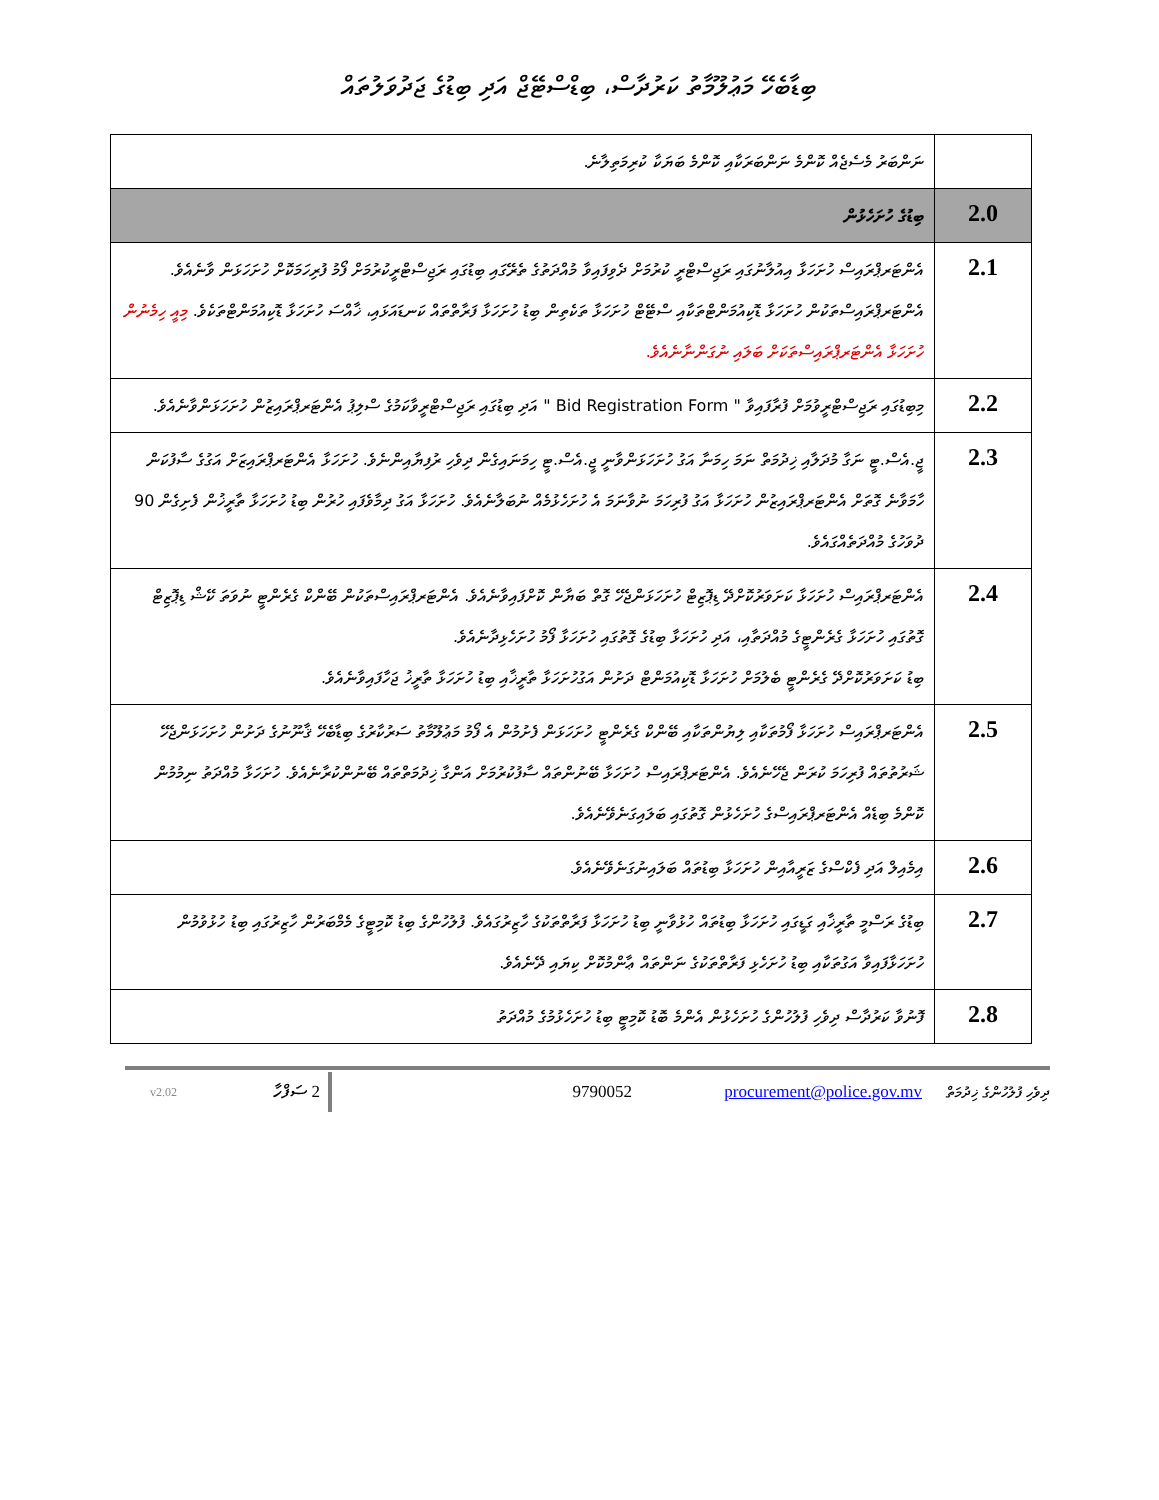ބިޑާބެހޭ މަޢުލޫމާތު ކަރުދާސް، ބިޑްސްޓޭޖް އަދި ބިޑުގެ ޖަދުވަލުތައް
| | ނަންބަރު މެސެޖެއް ކޮންމެ ނަންބަރަކާއި ކޮންމެ ބަޔަކާ ކުރިމަތިލާނެ. |
| 2.0 | ބިޑުގެ ހުށަހެޅުން |
| 2.1 | އެންޓަރޕްރައިސް ހުށަހަޅާ އިއުލާނުގައި ރަޖިސްޓްރީ ކުރުމަށް ދެވިފައިވާ މުއްދަތުގެ ތެރޭގައި ބިޑުގައި ރަޖިސްޓްރީކުރުމަށް ފޯމު ފުރިހަމަކޮށް ހުށަހަޅަން ވާނެއެވެ. އެންޓަރޕްރައިސްތަކުން ހުށަހަޅާ ޑޮކިއުމަންޓްތަކާއި ސްޓޭޓް ހުށަހަޅާ ތަކެތިން ބިޑު ހުށަހަޅާ ފަރާތްތައް ކަނޑައަޅައި، ޚާއްސަ ހުށަހަޅާ ޑޮކިއުމަންޓްތަކެވެ. މިއީ ހިމެނުން ހުށަހަޅާ އެންޓަރޕްރައިސްތަކަށް ބަލައި ނުގަންނާނެއެވެ. |
| 2.2 | މިބިޑުގައި ރަޖިސްޓްރީވުމަށް ފުރާފައިވާ " Bid Registration Form " އަދި ބިޑުގައި ރަޖިސްޓްރީވާކަމުގެ ސްލިޕު އެންޓަރޕްރައިޒުން ހުށަހަޅަންވާނެއެވެ. |
| 2.3 | ޖީ.އެސް.ޓީ ނަގާ މުދަލާއި ޚިދުމަތް ނަމަ ހިމަނާ އަގު ހުށަހަޅަންވާނީ ޖީ.އެސް.ޓީ ހިމަނައިގެން ދިވެހި ރުފިޔާއިންނެވެ. ހުށަހަޅާ އެންޓަރޕްރައިޒަށް އަގުގެ ސާފުކަން ހާމަވާނެ ގޮތަށް އެންޓަރޕްރައިޒުން ހުށަހަޅާ އަގު ފުރިހަމަ ނުވާނަމަ އެ ހުށަހެޅުމެއް ނުބަލާނެއެވެ. ހުށަހަޅާ އަގު ދިމާވެފައި ހުރުން ބިޑު ހުށަހަޅާ ތާރީޚުން ފެށިގެން 90 ދުވަހުގެ މުއްދަތެއްގައެވެ. |
| 2.4 | އެންޓަރޕްރައިސް ހުށަހަޅާ ކަށަވަރުކޮށްދޭ ޑިޕޮޒިޓް ހުށަހަޅަންޖެހޭ ގޮތް ބަޔާން ކޮށްފައިވާނެއެވެ. އެންޓަރޕްރައިސްތަކުން ބޭންކް ގެރެންޓީ ނުވަތަ ކޭޝް ޑިޕޮޒިޓް ގޮތުގައި ހުށަހަޅާ ގެރެންޓީގެ މުއްދަތާއި، އަދި ހުށަހަޅާ ބިޑުގެ ގޮތުގައި ހުށަހަޅާ ފޯމު ހުށަހެޅިދާނެއެވެ. ބިޑު ކަށަވަރުކޮށްދޭ ގެރެންޓީ ބެލުމަށް ހުށަހަޅާ ޑޮކިއުމަންޓް ދަށުން އަގުހުށަހަޅާ ތާރީޚާއި ބިޑު ހުށަހަޅާ ތާރީޚު ޖަހާފައިވާނެއެވެ. |
| 2.5 | އެންޓަރޕްރައިސް ހުށަހަޅާ ފޯމުތަކާއި ލިޔުންތަކާއި ބޭންކް ގެރެންޓީ ހުށަހަޅަން ފެށުމުން އެ ފޯމު މަޢުލޫމާތު ސަރުކާރުގެ ބިޑާބެހޭ ޤާނޫނުގެ ދަށުން ހުށަހަޅަންޖެހޭ ޝަރުތުތައް ފުރިހަމަ ކުރަން ޖެހޭނެއެވެ. އެންޓަރޕްރައިސް ހުށަހަޅާ ބޭނުންތައް ސާފުކުރުމަށް އަންގާ ޚިދުމަތްތައް ބޭނުންކުރާނެއެވެ. ހުށަހަޅާ މުއްދަތު ނިމުމުން ކޮންމެ ބިޑެއް އެންޓަރޕްރައިސްގެ ހުށަހެޅުން ގޮތުގައި ބަލައިގަނެވޭނެއެވެ. |
| 2.6 | އިމެއިލް އަދި ފެކްސްގެ ޒަރީއާއިން ހުށަހަޅާ ބިޑުތައް ބަލައިނުގަނެވޭނެއެވެ. |
| 2.7 | ބިޑުގެ ރަސްމީ ތާރީޚާއި ގަޑީގައި ހުށަހަޅާ ބިޑުތައް ހުޅުވާނީ ބިޑު ހުށަހަޅާ ފަރާތްތަކުގެ ހާޒިރުގައެވެ. ފުލުހުންގެ ބިޑު ކޮމިޓީގެ މެމްބަރުން ހާޒިރުގައި ބިޑު ހުޅުވުމުން ހުށަހަޅާފައިވާ އަގުތަކާއި ބިޑު ހުށަހެޅި ފަރާތްތަކުގެ ނަންތައް ޢާންމުކޮށް ކިޔައި ދޭނެއެވެ. |
| 2.8 | ފޮނުވާ ކަރުދާސް ދިވެހި ފުލުހުންގެ ހުށަހެޅުން އެންމެ ބޮޑު ކޮމިޓީ ބިޑު ހުށަހެޅުމުގެ މުއްދަތު |
v2.02
ސަފްހާ 2
9790052 procurement@police.gov.mv
ދިވެހި ފުލުހުންގެ ޚިދުމަތް